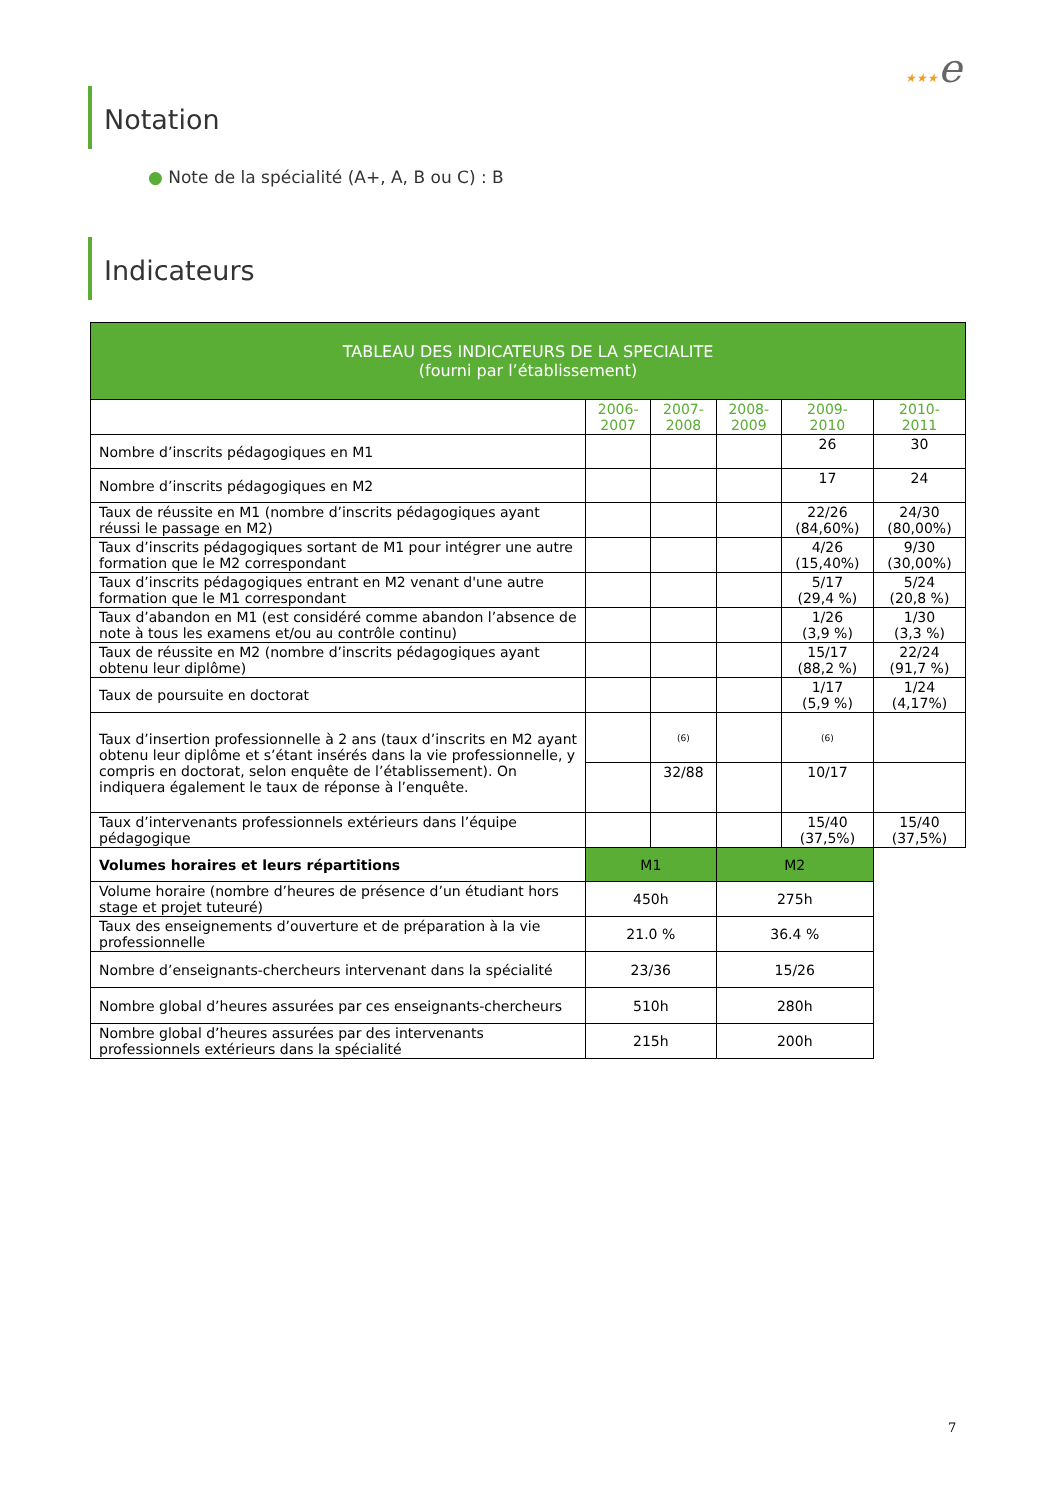★★★e
Notation
● Note de la spécialité (A+, A, B ou C) : B
Indicateurs
| TABLEAU DES INDICATEURS DE LA SPECIALITE (fourni par l’établissement) | | | | | |
| --- | --- | --- | --- | --- | --- |
| | 2006- 2007 | 2007- 2008 | 2008- 2009 | 2009- 2010 | 2010- 2011 |
| Nombre d’inscrits pédagogiques en M1 | | | | 26 | 30 |
| Nombre d’inscrits pédagogiques en M2 | | | | 17 | 24 |
| Taux de réussite en M1 (nombre d’inscrits pédagogiques ayant réussi le passage en M2) | | | | 22/26 (84,60%) | 24/30 (80,00%) |
| Taux d’inscrits pédagogiques sortant de M1 pour intégrer une autre formation que le M2 correspondant | | | | 4/26 (15,40%) | 9/30 (30,00%) |
| Taux d’inscrits pédagogiques entrant en M2 venant d'une autre formation que le M1 correspondant | | | | 5/17 (29,4 %) | 5/24 (20,8 %) |
| Taux d’abandon en M1 (est considéré comme abandon l’absence de note à tous les examens et/ou au contrôle continu) | | | | 1/26 (3,9 %) | 1/30 (3,3 %) |
| Taux de réussite en M2 (nombre d’inscrits pédagogiques ayant obtenu leur diplôme) | | | | 15/17 (88,2 %) | 22/24 (91,7 %) |
| Taux de poursuite en doctorat | | | | 1/17 (5,9 %) | 1/24 (4,17%) |
| Taux d’insertion professionnelle à 2 ans (taux d’inscrits en M2 ayant obtenu leur diplôme et s’étant insérés dans la vie professionnelle, y compris en doctorat, selon enquête de l’établissement). On indiquera également le taux de réponse à l’enquête. | | (6) | | (6) | |
| | | 32/88 | | 10/17 | |
| Taux d’intervenants professionnels extérieurs dans l’équipe pédagogique | | | | 15/40 (37,5%) | 15/40 (37,5%) |
| Volumes horaires et leurs répartitions | M1 | | M2 | | |
| Volume horaire (nombre d’heures de présence d’un étudiant hors stage et projet tuteuré) | 450h | | 275h | | |
| Taux des enseignements d’ouverture et de préparation à la vie professionnelle | 21.0 % | | 36.4 % | | |
| Nombre d’enseignants-chercheurs intervenant dans la spécialité | 23/36 | | 15/26 | | |
| Nombre global d’heures assurées par ces enseignants-chercheurs | 510h | | 280h | | |
| Nombre global d’heures assurées par des intervenants professionnels extérieurs dans la spécialité | 215h | | 200h | | |
7